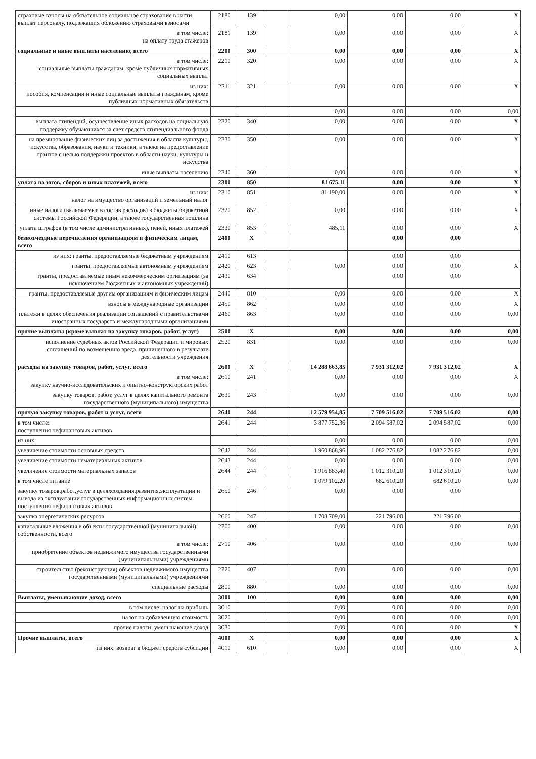| страховые взносы на обязательное социальное страхование в части выплат персоналу, подлежащих обложению страховыми взносами | 2180 | 139 | | 0,00 | 0,00 | 0,00 | X |
| в том числе: на оплату труда стажеров | 2181 | 139 | | 0,00 | 0,00 | 0,00 | X |
| социальные и иные выплаты населению, всего | 2200 | 300 | | 0,00 | 0,00 | 0,00 | X |
| в том числе: социальные выплаты гражданам, кроме публичных нормативных социальных выплат | 2210 | 320 | | 0,00 | 0,00 | 0,00 | X |
| из них: пособия, компенсации и иные социальные выплаты гражданам, кроме публичных нормативных обязательств | 2211 | 321 | | 0,00 | 0,00 | 0,00 | X |
| | | | | 0,00 | 0,00 | 0,00 | 0,00 |
| выплата стипендий, осуществление иных расходов на социальную поддержку обучающихся за счет средств стипендиального фонда | 2220 | 340 | | 0,00 | 0,00 | 0,00 | X |
| на премирование физических лиц за достижения в области культуры, искусства, образования, науки и техники, а также на предоставление грантов с целью поддержки проектов в области науки, культуры и искусства | 2230 | 350 | | 0,00 | 0,00 | 0,00 | X |
| иные выплаты населению | 2240 | 360 | | 0,00 | 0,00 | 0,00 | X |
| уплата налогов, сборов и иных платежей, всего | 2300 | 850 | | 81 675,11 | 0,00 | 0,00 | X |
| из них: налог на имущество организаций и земельный налог | 2310 | 851 | | 81 190,00 | 0,00 | 0,00 | X |
| иные налоги (включаемые в состав расходов) в бюджеты бюджетной системы Российской Федерации, а также государственная пошлина | 2320 | 852 | | 0,00 | 0,00 | 0,00 | X |
| уплата штрафов (в том числе административных), пеней, иных платежей | 2330 | 853 | | 485,11 | 0,00 | 0,00 | X |
| безвозмездные перечисления организациям и физическим лицам, всего | 2400 | X | | | 0,00 | 0,00 | |
| из них: гранты, предоставляемые бюджетным учреждениям | 2410 | 613 | | | 0,00 | 0,00 | |
| гранты, предоставляемые автономным учреждениям | 2420 | 623 | | 0,00 | 0,00 | 0,00 | X |
| гранты, предоставляемые иным некоммерческим оргнизациям (за исключением бюджетных и автономных учреждений) | 2430 | 634 | | | 0,00 | 0,00 | |
| гранты, предоставляемые другим организациям и физическим лицам | 2440 | 810 | | 0,00 | 0,00 | 0,00 | X |
| взносы в международные организации | 2450 | 862 | | 0,00 | 0,00 | 0,00 | X |
| платежи в целях обеспечения реализации соглашений с правительствами иностранных государств и международными организациями | 2460 | 863 | | 0,00 | 0,00 | 0,00 | 0,00 |
| прочие выплаты (кроме выплат на закупку товаров, работ, услуг) | 2500 | X | | 0,00 | 0,00 | 0,00 | 0,00 |
| исполнение судебных актов Российской Федерации и мировых соглашений по возмещению вреда, причиненного в результате деятельности учреждения | 2520 | 831 | | 0,00 | 0,00 | 0,00 | 0,00 |
| расходы на закупку товаров, работ, услуг, всего | 2600 | X | | 14 288 663,85 | 7 931 312,02 | 7 931 312,02 | X |
| в том числе: закупку научно-исследовательских и опытно-конструкторских работ | 2610 | 241 | | 0,00 | 0,00 | 0,00 | X |
| закупку товаров, работ, услуг в целях капитального ремонта государственного (муниципального) имущества | 2630 | 243 | | 0,00 | 0,00 | 0,00 | 0,00 |
| прочую закупку товаров, работ и услуг, всего | 2640 | 244 | | 12 579 954,85 | 7 709 516,02 | 7 709 516,02 | 0,00 |
| в том числе: поступления нефинансовых активов | 2641 | 244 | | 3 877 752,36 | 2 094 587,02 | 2 094 587,02 | 0,00 |
| из них: | | | | 0,00 | 0,00 | 0,00 | 0,00 |
| увеличение стоимости основных средств | 2642 | 244 | | 1 960 868,96 | 1 082 276,82 | 1 082 276,82 | 0,00 |
| увеличение стоимости нематериальных активов | 2643 | 244 | | 0,00 | 0,00 | 0,00 | 0,00 |
| увеличение стоимости материальных запасов | 2644 | 244 | | 1 916 883,40 | 1 012 310,20 | 1 012 310,20 | 0,00 |
| в том числе питание | | | | 1 079 102,20 | 682 610,20 | 682 610,20 | 0,00 |
| закупку товаров,работ,услуг в целяхсоздания,развития,эксплуатации и вывода из эксплуатации государственных информационных систем поступления нефинансовых активов | 2650 | 246 | | 0,00 | 0,00 | 0,00 | |
| закупка энергетических ресурсов | 2660 | 247 | | 1 708 709,00 | 221 796,00 | 221 796,00 | |
| капитальные вложения в объекты государственной (муниципальной) собственности, всего | 2700 | 400 | | 0,00 | 0,00 | 0,00 | 0,00 |
| в том числе: приобретение объектов недвижимого имущества государственными (муниципальными) учреждениями | 2710 | 406 | | 0,00 | 0,00 | 0,00 | 0,00 |
| строительство (реконструкция) объектов недвижимого имущества государственными (муниципальными) учреждениями | 2720 | 407 | | 0,00 | 0,00 | 0,00 | 0,00 |
| специальные расходы | 2800 | 880 | | 0,00 | 0,00 | 0,00 | 0,00 |
| Выплаты, уменьшающие доход, всего | 3000 | 100 | | 0,00 | 0,00 | 0,00 | 0,00 |
| в том числе: налог на прибыль | 3010 | | | 0,00 | 0,00 | 0,00 | 0,00 |
| налог на добавленную стоимость | 3020 | | | 0,00 | 0,00 | 0,00 | 0,00 |
| прочие налоги, уменьшающие доход | 3030 | | | 0,00 | 0,00 | 0,00 | X |
| Прочие выплаты, всего | 4000 | X | | 0,00 | 0,00 | 0,00 | X |
| из них: возврат в бюджет средств субсидии | 4010 | 610 | | 0,00 | 0,00 | 0,00 | X |